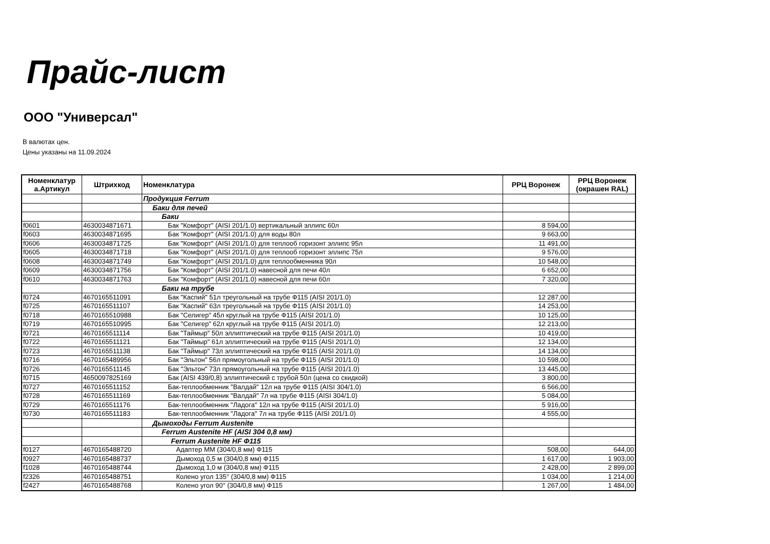Прайс-лист
ООО "Универсал"
В валютах цен.
Цены указаны на 11.09.2024
| Номенклатур а.Артикул | Штрихкод | Номенклатура | РРЦ Воронеж | РРЦ Воронеж (окрашен RAL) |
| --- | --- | --- | --- | --- |
| | | Продукция Ferrum | | |
| | | Баки для печей | | |
| | | Баки | | |
| f0601 | 4630034871671 | Бак "Комфорт" (AISI 201/1.0) вертикальный эллипс 60л | 8 594,00 | |
| f0603 | 4630034871695 | Бак "Комфорт" (AISI 201/1.0) для воды 80л | 9 663,00 | |
| f0606 | 4630034871725 | Бак "Комфорт" (AISI 201/1.0) для теплооб горизонт эллипс 95л | 11 491,00 | |
| f0605 | 4630034871718 | Бак "Комфорт" (AISI 201/1.0) для теплооб горизонт эллипс 75л | 9 576,00 | |
| f0608 | 4630034871749 | Бак "Комфорт" (AISI 201/1.0) для теплообменника 90л | 10 548,00 | |
| f0609 | 4630034871756 | Бак "Комфорт" (AISI 201/1.0) навесной для печи 40л | 6 652,00 | |
| f0610 | 4630034871763 | Бак "Комфорт" (AISI 201/1.0) навесной для печи 60л | 7 320,00 | |
| | | Баки на трубе | | |
| f0724 | 4670165511091 | Бак "Каспий" 51л треугольный на трубе Ф115 (AISI 201/1.0) | 12 287,00 | |
| f0725 | 4670165511107 | Бак "Каспий" 63л треугольный на трубе Ф115 (AISI 201/1.0) | 14 253,00 | |
| f0718 | 4670165510988 | Бак "Селигер" 45л круглый на трубе Ф115 (AISI 201/1.0) | 10 125,00 | |
| f0719 | 4670165510995 | Бак "Селигер" 62л круглый на трубе Ф115 (AISI 201/1.0) | 12 213,00 | |
| f0721 | 4670165511114 | Бак "Таймыр" 50л эллиптический на трубе Ф115 (AISI 201/1.0) | 10 419,00 | |
| f0722 | 4670165511121 | Бак "Таймыр" 61л эллиптический на трубе Ф115 (AISI 201/1.0) | 12 134,00 | |
| f0723 | 4670165511138 | Бак "Таймыр" 73л эллиптический на трубе Ф115 (AISI 201/1.0) | 14 134,00 | |
| f0716 | 4670165489956 | Бак "Эльтон" 56л прямоугольный на трубе Ф115 (AISI 201/1.0) | 10 598,00 | |
| f0726 | 4670165511145 | Бак "Эльтон" 73л прямоугольный на трубе Ф115 (AISI 201/1.0) | 13 445,00 | |
| f0715 | 4650097825169 | Бак (AISI 439/0,8) эллиптический с трубой 50л (цена со скидкой) | 3 800,00 | |
| f0727 | 4670165511152 | Бак-теплообменник "Валдай" 12л на трубе Ф115 (AISI 304/1.0) | 6 566,00 | |
| f0728 | 4670165511169 | Бак-теплообменник "Валдай" 7л на трубе Ф115 (AISI 304/1.0) | 5 084,00 | |
| f0729 | 4670165511176 | Бак-теплообменник "Ладога" 12л на трубе Ф115 (AISI 201/1.0) | 5 916,00 | |
| f0730 | 4670165511183 | Бак-теплообменник "Ладога" 7л на трубе Ф115 (AISI 201/1.0) | 4 555,00 | |
| | | Дымоходы Ferrum Austenite | | |
| | | Ferrum Austenite HF (AISI 304 0,8 мм) | | |
| | | Ferrum Austenite HF Ф115 | | |
| f0127 | 4670165488720 | Адаптер ММ (304/0,8 мм) Ф115 | 508,00 | 644,00 |
| f0927 | 4670165488737 | Дымоход 0,5 м (304/0,8 мм) Ф115 | 1 617,00 | 1 903,00 |
| f1028 | 4670165488744 | Дымоход 1,0 м (304/0,8 мм) Ф115 | 2 428,00 | 2 899,00 |
| f2326 | 4670165488751 | Колено угол 135° (304/0,8 мм) Ф115 | 1 034,00 | 1 214,00 |
| f2427 | 4670165488768 | Колено угол 90° (304/0,8 мм) Ф115 | 1 267,00 | 1 484,00 |